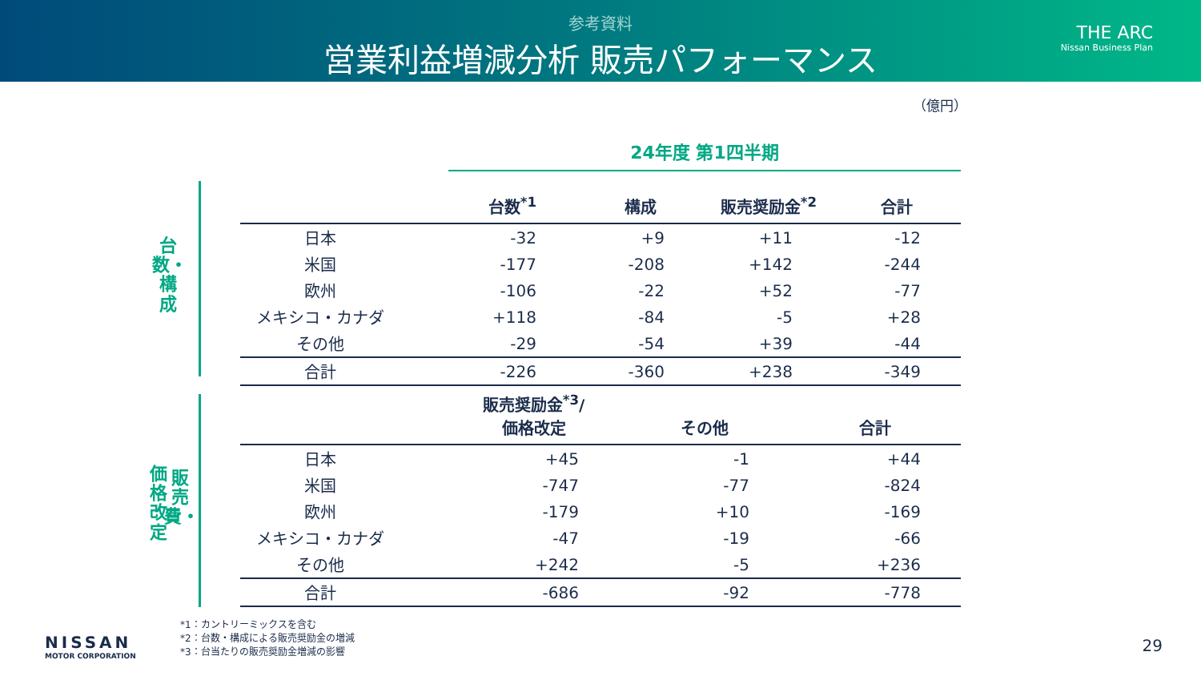参考資料
営業利益増減分析 販売パフォーマンス
THE ARC
Nissan Business Plan
（億円）
24年度 第1四半期
台数・構成
| | | 台数<sup>*1</sup> | 構成 | 販売奨励金<sup>*2</sup> | 合計 |
| --- | --- | --- | --- | --- | --- |
| 日本 | | -32 | +9 | +11 | -12 |
| 米国 | | -177 | -208 | +142 | -244 |
| 欧州 | | -106 | -22 | +52 | -77 |
| メキシコ・カナダ | | +118 | -84 | -5 | +28 |
| その他 | | -29 | -54 | +39 | -44 |
| 合計 | | -226 | -360 | +238 | -349 |
販売費・
価格改定
| | | 販売奨励金<sup>*3</sup>/ 価格改定 | その他 | 合計 |
| --- | --- | --- | --- | --- |
| 日本 | | +45 | -1 | +44 |
| 米国 | | -747 | -77 | -824 |
| 欧州 | | -179 | +10 | -169 |
| メキシコ・カナダ | | -47 | -19 | -66 |
| その他 | | +242 | -5 | +236 |
| 合計 | | -686 | -92 | -778 |
NISSAN
MOTOR CORPORATION
*1：カントリーミックスを含む
*2：台数・構成による販売奨励金の増減
*3：台当たりの販売奨励金増減の影響
29